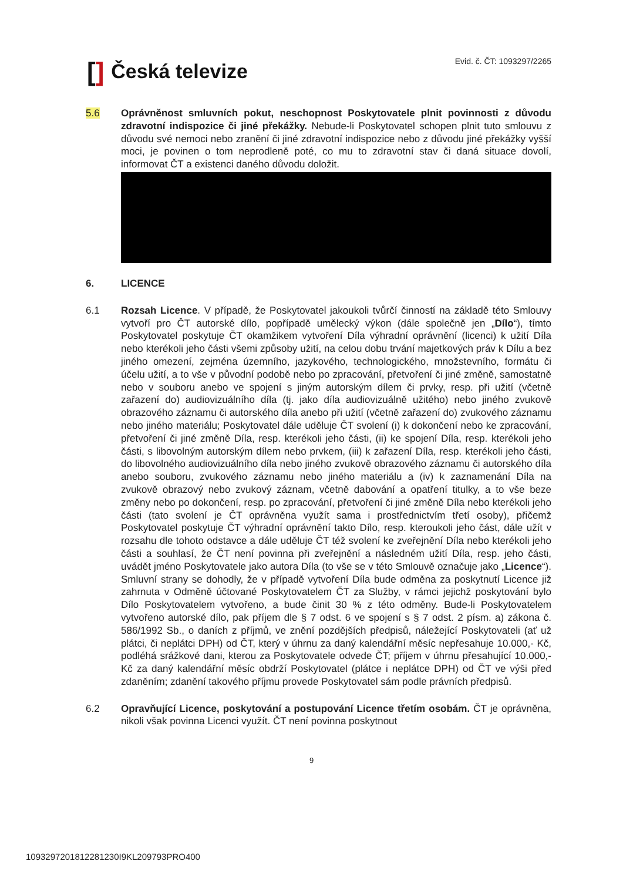[] Česká televize
Evid. č. ČT: 1093297/2265
5.6 Oprávněnost smluvních pokut, neschopnost Poskytovatele plnit povinnosti z důvodu zdravotní indispozice či jiné překážky. Nebude-li Poskytovatel schopen plnit tuto smlouvu z důvodu své nemoci nebo zranění či jiné zdravotní indispozice nebo z důvodu jiné překážky vyšší moci, je povinen o tom neprodleně poté, co mu to zdravotní stav či daná situace dovolí, informovat ČT a existenci daného důvodu doložit.
6. LICENCE
6.1 Rozsah Licence. V případě, že Poskytovatel jakoukoli tvůrčí činností na základě této Smlouvy vytvoří pro ČT autorské dílo, popřípadě umělecký výkon (dále společně jen „Dílo“), tímto Poskytovatel poskytuje ČT okamžikem vytvoření Díla výhradní oprávnění (licenci) k užití Díla nebo kterékoli jeho části všemi způsoby užití, na celou dobu trvání majetkových práv k Dílu a bez jiného omezení, zejména územního, jazykového, technologického, množstevního, formátu či účelu užití, a to vše v původní podobě nebo po zpracování, přetvoření či jiné změně, samostatně nebo v souboru anebo ve spojení s jiným autorským dílem či prvky, resp. při užití (včetně zařazení do) audiovizuálního díla (tj. jako díla audiovizuálně užitého) nebo jiného zvukově obrazového záznamu či autorského díla anebo při užití (včetně zařazení do) zvukového záznamu nebo jiného materiálu; Poskytovatel dále uděluje ČT svolení (i) k dokončení nebo ke zpracování, přetvoření či jiné změně Díla, resp. kterékoli jeho části, (ii) ke spojení Díla, resp. kterékoli jeho části, s libovolným autorským dílem nebo prvkem, (iii) k zařazení Díla, resp. kterékoli jeho části, do libovolného audiovizuálního díla nebo jiného zvukově obrazového záznamu či autorského díla anebo souboru, zvukového záznamu nebo jiného materiálu a (iv) k zaznamenání Díla na zvukově obrazový nebo zvukový záznam, včetně dabování a opatření titulky, a to vše beze změny nebo po dokončení, resp. po zpracování, přetvoření či jiné změně Díla nebo kterékoli jeho části (tato svolení je ČT oprávněna využít sama i prostřednictvím třetí osoby), přičemž Poskytovatel poskytuje ČT výhradní oprávnění takto Dílo, resp. kteroukoli jeho část, dále užít v rozsahu dle tohoto odstavce a dále uděluje ČT též svolení ke zveřejnění Díla nebo kterékoli jeho části a souhlasí, že ČT není povinna při zveřejnění a následném užití Díla, resp. jeho části, uvádět jméno Poskytovatele jako autora Díla (to vše se v této Smlouvě označuje jako „Licence“). Smluvní strany se dohodly, že v případě vytvoření Díla bude odměna za poskytnutí Licence již zahrnuta v Odměně účtované Poskytovatelem ČT za Služby, v rámci jejichž poskytování bylo Dílo Poskytovatelem vytvořeno, a bude činit 30 % z této odměny. Bude-li Poskytovatelem vytvořeno autorské dílo, pak příjem dle § 7 odst. 6 ve spojení s § 7 odst. 2 písm. a) zákona č. 586/1992 Sb., o daních z příjmů, ve znění pozdějších předpisů, náležející Poskytovateli (ať už plátci, či neplátci DPH) od ČT, který v úhrnu za daný kalendářní měsíc nepřesahuje 10.000,- Kč, podléhá srážkové dani, kterou za Poskytovatele odvede ČT; příjem v úhrnu přesahující 10.000,- Kč za daný kalendářní měsíc obdrží Poskytovatel (plátce i neplátce DPH) od ČT ve výši před zdaněním; zdanění takového příjmu provede Poskytovatel sám podle právních předpisů.
6.2 Opravňující Licence, poskytování a postupování Licence třetím osobám. ČT je oprávněna, nikoli však povinna Licenci využít. ČT není povinna poskytnout
9
1093297201812281230I9KL209793PRO400